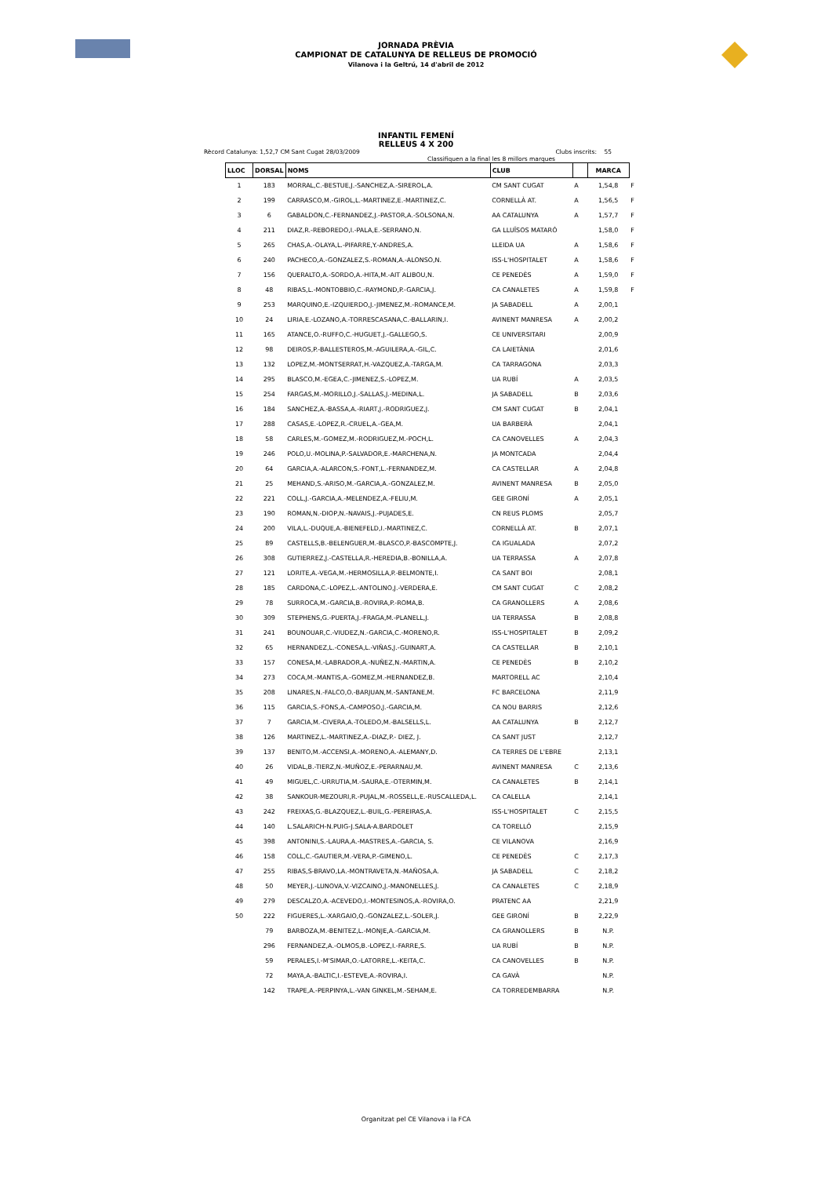JORNADA PRÈVIA
CAMPIONAT DE CATALUNYA DE RELLEUS DE PROMOCIÓ
Vilanova i la Geltrú, 14 d'abril de 2012
INFANTIL FEMENÍ
RELLEUS 4 X 200
Rècord Catalunya: 1,52,7 CM Sant Cugat 28/03/2009 Clubs inscrits: 55
Classifiquen a la final les 8 millors marques
| LLOC | DORSAL | NOMS | CLUB | | MARCA | |
| --- | --- | --- | --- | --- | --- | --- |
| 1 | 183 | MORRAL,C.-BESTUE,J.-SANCHEZ,A.-SIREROL,A. | CM SANT CUGAT | A | 1,54,8 | F |
| 2 | 199 | CARRASCO,M.-GIROL,L.-MARTINEZ,E.-MARTINEZ,C. | CORNELLÀ AT. | A | 1,56,5 | F |
| 3 | 6 | GABALDON,C.-FERNANDEZ,J.-PASTOR,A.-SOLSONA,N. | AA CATALUNYA | A | 1,57,7 | F |
| 4 | 211 | DIAZ,R.-REBOREDO,I.-PALA,E.-SERRANO,N. | GA LLUÏSOS MATARÓ | | 1,58,0 | F |
| 5 | 265 | CHAS,A.-OLAYA,L.-PIFARRE,Y.-ANDRES,A. | LLEIDA UA | A | 1,58,6 | F |
| 6 | 240 | PACHECO,A.-GONZALEZ,S.-ROMAN,A.-ALONSO,N. | ISS-L'HOSPITALET | A | 1,58,6 | F |
| 7 | 156 | QUERALTO,A.-SORDO,A.-HITA,M.-AIT ALIBOU,N. | CE PENEDÈS | A | 1,59,0 | F |
| 8 | 48 | RIBAS,L.-MONTOBBIO,C.-RAYMOND,P.-GARCIA,J. | CA CANALETES | A | 1,59,8 | F |
| 9 | 253 | MARQUINO,E.-IZQUIERDO,J.-JIMENEZ,M.-ROMANCE,M. | JA SABADELL | A | 2,00,1 | |
| 10 | 24 | LIRIA,E.-LOZANO,A.-TORRESCASANA,C.-BALLARIN,I. | AVINENT MANRESA | A | 2,00,2 | |
| 11 | 165 | ATANCE,O.-RUFFO,C.-HUGUET,J.-GALLEGO,S. | CE UNIVERSITARI | | 2,00,9 | |
| 12 | 98 | DEIROS,P.-BALLESTEROS,M.-AGUILERA,A.-GIL,C. | CA LAIETÀNIA | | 2,01,6 | |
| 13 | 132 | LOPEZ,M.-MONTSERRAT,H.-VAZQUEZ,A.-TARGA,M. | CA TARRAGONA | | 2,03,3 | |
| 14 | 295 | BLASCO,M.-EGEA,C.-JIMENEZ,S.-LOPEZ,M. | UA RUBÍ | A | 2,03,5 | |
| 15 | 254 | FARGAS,M.-MORILLO,J.-SALLAS,J.-MEDINA,L. | JA SABADELL | B | 2,03,6 | |
| 16 | 184 | SANCHEZ,A.-BASSA,A.-RIART,J.-RODRIGUEZ,J. | CM SANT CUGAT | B | 2,04,1 | |
| 17 | 288 | CASAS,E.-LOPEZ,R.-CRUEL,A.-GEA,M. | UA BARBERÀ | | 2,04,1 | |
| 18 | 58 | CARLES,M.-GOMEZ,M.-RODRIGUEZ,M.-POCH,L. | CA CANOVELLES | A | 2,04,3 | |
| 19 | 246 | POLO,U.-MOLINA,P.-SALVADOR,E.-MARCHENA,N. | JA MONTCADA | | 2,04,4 | |
| 20 | 64 | GARCIA,A.-ALARCON,S.-FONT,L.-FERNANDEZ,M. | CA CASTELLAR | A | 2,04,8 | |
| 21 | 25 | MEHAND,S.-ARISO,M.-GARCIA,A.-GONZALEZ,M. | AVINENT MANRESA | B | 2,05,0 | |
| 22 | 221 | COLL,J.-GARCIA,A.-MELENDEZ,A.-FELIU,M. | GEE GIRONÍ | A | 2,05,1 | |
| 23 | 190 | ROMAN,N.-DIOP,N.-NAVAIS,J.-PUJADES,E. | CN REUS PLOMS | | 2,05,7 | |
| 24 | 200 | VILA,L.-DUQUE,A.-BIENEFELD,I.-MARTINEZ,C. | CORNELLÀ AT. | B | 2,07,1 | |
| 25 | 89 | CASTELLS,B.-BELENGUER,M.-BLASCO,P.-BASCOMPTE,J. | CA IGUALADA | | 2,07,2 | |
| 26 | 308 | GUTIERREZ,J.-CASTELLA,R.-HEREDIA,B.-BONILLA,A. | UA TERRASSA | A | 2,07,8 | |
| 27 | 121 | LORITE,A.-VEGA,M.-HERMOSILLA,P.-BELMONTE,I. | CA SANT BOI | | 2,08,1 | |
| 28 | 185 | CARDONA,C.-LOPEZ,L.-ANTOLINO,J.-VERDERA,E. | CM SANT CUGAT | C | 2,08,2 | |
| 29 | 78 | SURROCA,M.-GARCIA,B.-ROVIRA,P.-ROMA,B. | CA GRANOLLERS | A | 2,08,6 | |
| 30 | 309 | STEPHENS,G.-PUERTA,J.-FRAGA,M.-PLANELL,J. | UA TERRASSA | B | 2,08,8 | |
| 31 | 241 | BOUNOUAR,C.-VIUDEZ,N.-GARCIA,C.-MORENO,R. | ISS-L'HOSPITALET | B | 2,09,2 | |
| 32 | 65 | HERNANDEZ,L.-CONESA,L.-VIÑAS,J.-GUINART,A. | CA CASTELLAR | B | 2,10,1 | |
| 33 | 157 | CONESA,M.-LABRADOR,A.-NUÑEZ,N.-MARTIN,A. | CE PENEDÈS | B | 2,10,2 | |
| 34 | 273 | COCA,M.-MANTIS,A.-GOMEZ,M.-HERNANDEZ,B. | MARTORELL AC | | 2,10,4 | |
| 35 | 208 | LINARES,N.-FALCO,O.-BARJUAN,M.-SANTANE,M. | FC BARCELONA | | 2,11,9 | |
| 36 | 115 | GARCIA,S.-FONS,A.-CAMPOSO,J.-GARCIA,M. | CA NOU BARRIS | | 2,12,6 | |
| 37 | 7 | GARCIA,M.-CIVERA,A.-TOLEDO,M.-BALSELLS,L. | AA CATALUNYA | B | 2,12,7 | |
| 38 | 126 | MARTINEZ,L.-MARTINEZ,A.-DIAZ,P.- DIEZ, J. | CA SANT JUST | | 2,12,7 | |
| 39 | 137 | BENITO,M.-ACCENSI,A.-MORENO,A.-ALEMANY,D. | CA TERRES DE L'EBRE | | 2,13,1 | |
| 40 | 26 | VIDAL,B.-TIERZ,N.-MUÑOZ,E.-PERARNAU,M. | AVINENT MANRESA | C | 2,13,6 | |
| 41 | 49 | MIGUEL,C.-URRUTIA,M.-SAURA,E.-OTERMIN,M. | CA CANALETES | B | 2,14,1 | |
| 42 | 38 | SANKOUR-MEZOURI,R.-PUJAL,M.-ROSSELL,E.-RUSCALLEDA,L. | CA CALELLA | | 2,14,1 | |
| 43 | 242 | FREIXAS,G.-BLAZQUEZ,L.-BUIL,G.-PEREIRAS,A. | ISS-L'HOSPITALET | C | 2,15,5 | |
| 44 | 140 | L.SALARICH-N.PUIG-J.SALA-A.BARDOLET | CA TORELLÓ | | 2,15,9 | |
| 45 | 398 | ANTONINI,S.-LAURA,A.-MASTRES,A.-GARCIA, S. | CE VILANOVA | | 2,16,9 | |
| 46 | 158 | COLL,C.-GAUTIER,M.-VERA,P.-GIMENO,L. | CE PENEDÈS | C | 2,17,3 | |
| 47 | 255 | RIBAS,S-BRAVO,LA.-MONTRAVETA,N.-MAÑOSA,A. | JA SABADELL | C | 2,18,2 | |
| 48 | 50 | MEYER,J.-LUNOVA,V.-VIZCAINO,J.-MANONELLES,J. | CA CANALETES | C | 2,18,9 | |
| 49 | 279 | DESCALZO,A.-ACEVEDO,I.-MONTESINOS,A.-ROVIRA,O. | PRATENC AA | | 2,21,9 | |
| 50 | 222 | FIGUERES,L.-XARGAIO,Q.-GONZALEZ,L.-SOLER,J. | GEE GIRONÍ | B | 2,22,9 | |
| | 79 | BARBOZA,M.-BENITEZ,L.-MONJE,A.-GARCIA,M. | CA GRANOLLERS | B | N.P. | |
| | 296 | FERNANDEZ,A.-OLMOS,B.-LOPEZ,I.-FARRE,S. | UA RUBÍ | B | N.P. | |
| | 59 | PERALES,I.-M'SIMAR,O.-LATORRE,L.-KEITA,C. | CA CANOVELLES | B | N.P. | |
| | 72 | MAYA,A.-BALTIC,I.-ESTEVE,A.-ROVIRA,I. | CA GAVÀ | | N.P. | |
| | 142 | TRAPE,A.-PERPINYA,L.-VAN GINKEL,M.-SEHAM,E. | CA TORREDEMBARRA | | N.P. | |
Organitzat pel CE Vilanova i la FCA